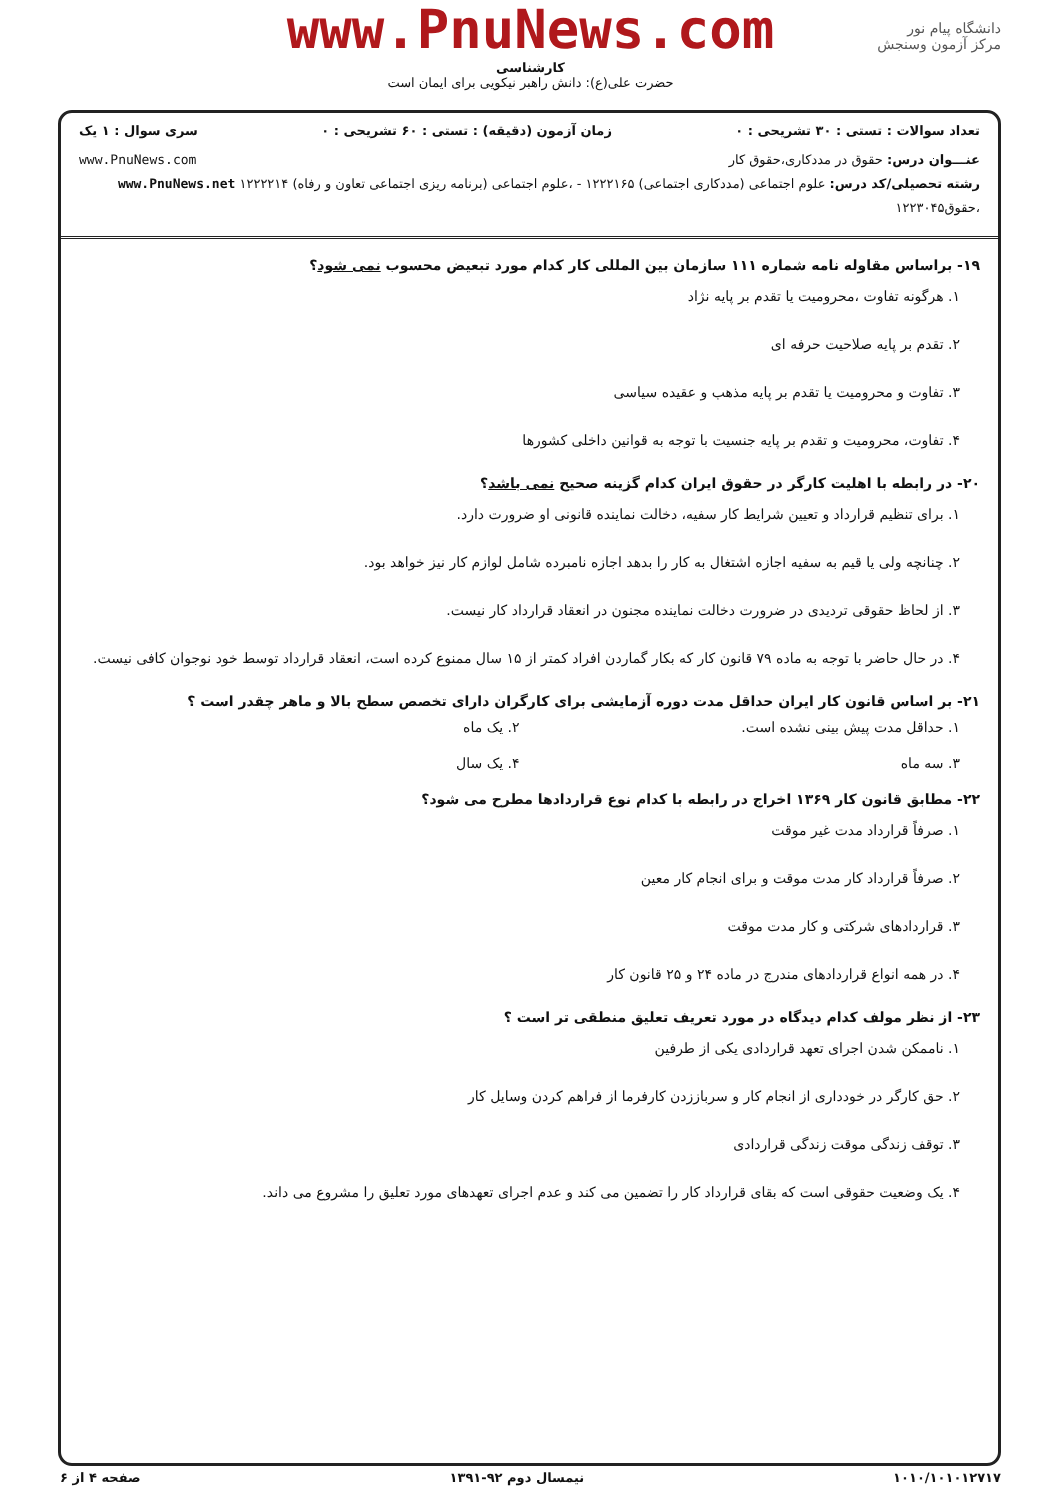www.PnuNews.com
کارشناسی
حضرت علی(ع): دانش راهبر نیکویی برای ایمان است
دانشگاه پیام نور
مرکز آزمون وسنجش
تعداد سوالات : تستی : ۳۰ تشریحی : ۰ زمان آزمون (دقیقه) : تستی : ۶۰ تشریحی : ۰ سری سوال : ۱ یک
عنـــوان درس: حقوق در مددکاری،حقوق کار www.PnuNews.com
رشته تحصیلی/کد درس: علوم اجتماعی (مددکاری اجتماعی) ۱۲۲۲۱۶۵ - ،علوم اجتماعی (برنامه ریزی اجتماعی تعاون و رفاه) ۱۲۲۲۲۱۴ www.PnuNews.net
،حقوق۱۲۲۳۰۴۵
۱۹- براساس مقاوله نامه شماره ۱۱۱ سازمان بین المللی کار کدام مورد تبعیض محسوب نمی شود؟
۱. هرگونه تفاوت ،محرومیت یا تقدم بر پایه نژاد
۲. تقدم بر پایه صلاحیت حرفه ای
۳. تفاوت و محرومیت یا تقدم بر پایه مذهب و عقیده سیاسی
۴. تفاوت، محرومیت و تقدم بر پایه جنسیت با توجه به قوانین داخلی کشورها
۲۰- در رابطه با اهلیت کارگر در حقوق ایران کدام گزینه صحیح نمی باشد؟
۱. برای تنظیم قرارداد و تعیین شرایط کار سفیه، دخالت نماینده قانونی او ضرورت دارد.
۲. چنانچه ولی یا قیم به سفیه اجازه اشتغال به کار را بدهد اجازه نامبرده شامل لوازم کار نیز خواهد بود.
۳. از لحاظ حقوقی تردیدی در ضرورت دخالت نماینده مجنون در انعقاد قرارداد کار نیست.
۴. در حال حاضر با توجه به ماده ۷۹ قانون کار که بکار گماردن افراد کمتر از ۱۵ سال ممنوع کرده است، انعقاد قرارداد توسط خود نوجوان کافی نیست.
۲۱- بر اساس قانون کار ایران حداقل مدت دوره آزمایشی برای کارگران دارای تخصص سطح بالا و ماهر چقدر است ؟
۱. حداقل مدت پیش بینی نشده است.
۲. یک ماه
۳. سه ماه ۴. یک سال
۲۲- مطابق قانون کار ۱۳۶۹ اخراج در رابطه با کدام نوع قراردادها مطرح می شود؟
۱. صرفاً قرارداد مدت غیر موقت
۲. صرفاً قرارداد کار مدت موقت و برای انجام کار معین
۳. قراردادهای شرکتی و کار مدت موقت
۴. در همه انواع قراردادهای مندرج در ماده ۲۴ و ۲۵ قانون کار
۲۳- از نظر مولف کدام دیدگاه در مورد تعریف تعلیق منطقی تر است ؟
۱. ناممکن شدن اجرای تعهد قراردادی یکی از طرفین
۲. حق کارگر در خودداری از انجام کار و سرباززدن کارفرما از فراهم کردن وسایل کار
۳. توقف زندگی موقت زندگی قراردادی
۴. یک وضعیت حقوقی است که بقای قرارداد کار را تضمین می کند و عدم اجرای تعهدهای مورد تعلیق را مشروع می داند.
۱۰۱۰/۱۰۱۰۱۲۷۱۷ نیمسال دوم ۹۲-۱۳۹۱ صفحه ۴ از ۶